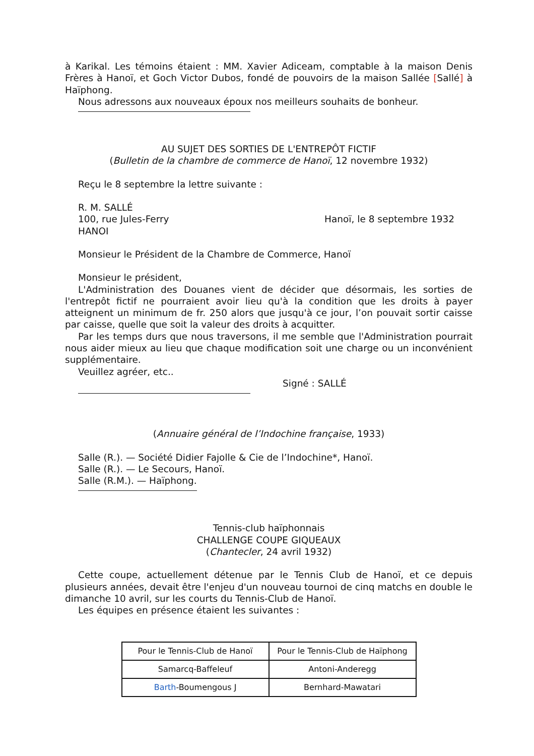à Karikal. Les témoins étaient : MM. Xavier Adiceam, comptable à la maison Denis Frères à Hanoï, et Goch Victor Dubos, fondé de pouvoirs de la maison Sallée [Sallé] à Haïphong.
Nous adressons aux nouveaux époux nos meilleurs souhaits de bonheur.
AU SUJET DES SORTIES DE L'ENTREPÔT FICTIF
(Bulletin de la chambre de commerce de Hanoï, 12 novembre 1932)
Reçu le 8 septembre la lettre suivante :
R. M. SALLÉ
100, rue Jules-Ferry Hanoï, le 8 septembre 1932
HANOI
Monsieur le Président de la Chambre de Commerce, Hanoï
Monsieur le président,
L'Administration des Douanes vient de décider que désormais, les sorties de l'entrepôt fictif ne pourraient avoir lieu qu'à la condition que les droits à payer atteignent un minimum de fr. 250 alors que jusqu'à ce jour, l’on pouvait sortir caisse par caisse, quelle que soit la valeur des droits à acquitter.
Par les temps durs que nous traversons, il me semble que l'Administration pourrait nous aider mieux au lieu que chaque modification soit une charge ou un inconvénient supplémentaire.
Veuillez agréer, etc..
Signé : SALLÉ
(Annuaire général de l’Indochine française, 1933)
Salle (R.). — Société Didier Fajolle & Cie de l’Indochine*, Hanoï.
Salle (R.). — Le Secours, Hanoï.
Salle (R.M.). — Haïphong.
Tennis-club haïphonnais
CHALLENGE COUPE GIQUEAUX
(Chantecler, 24 avril 1932)
Cette coupe, actuellement détenue par le Tennis Club de Hanoï, et ce depuis plusieurs années, devait être l'enjeu d'un nouveau tournoi de cinq matchs en double le dimanche 10 avril, sur les courts du Tennis-Club de Hanoï.
Les équipes en présence étaient les suivantes :
| Pour le Tennis-Club de Hanoï | Pour le Tennis-Club de Haïphong |
| Samarcq-Baffeleuf | Antoni-Anderegg |
| Barth -Boumengous J | Bernhard-Mawatari |